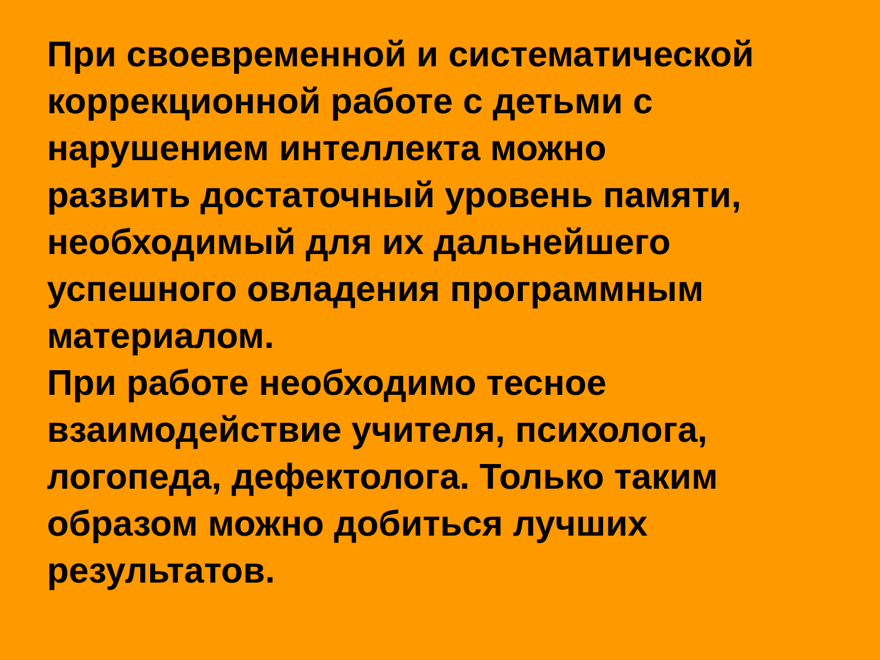При своевременной и систематической
коррекционной работе с детьми с
нарушением интеллекта можно
развить достаточный уровень памяти,
необходимый для их дальнейшего
успешного овладения программным
материалом.
При работе необходимо тесное
взаимодействие учителя, психолога,
логопеда, дефектолога. Только таким
образом можно добиться лучших
результатов.